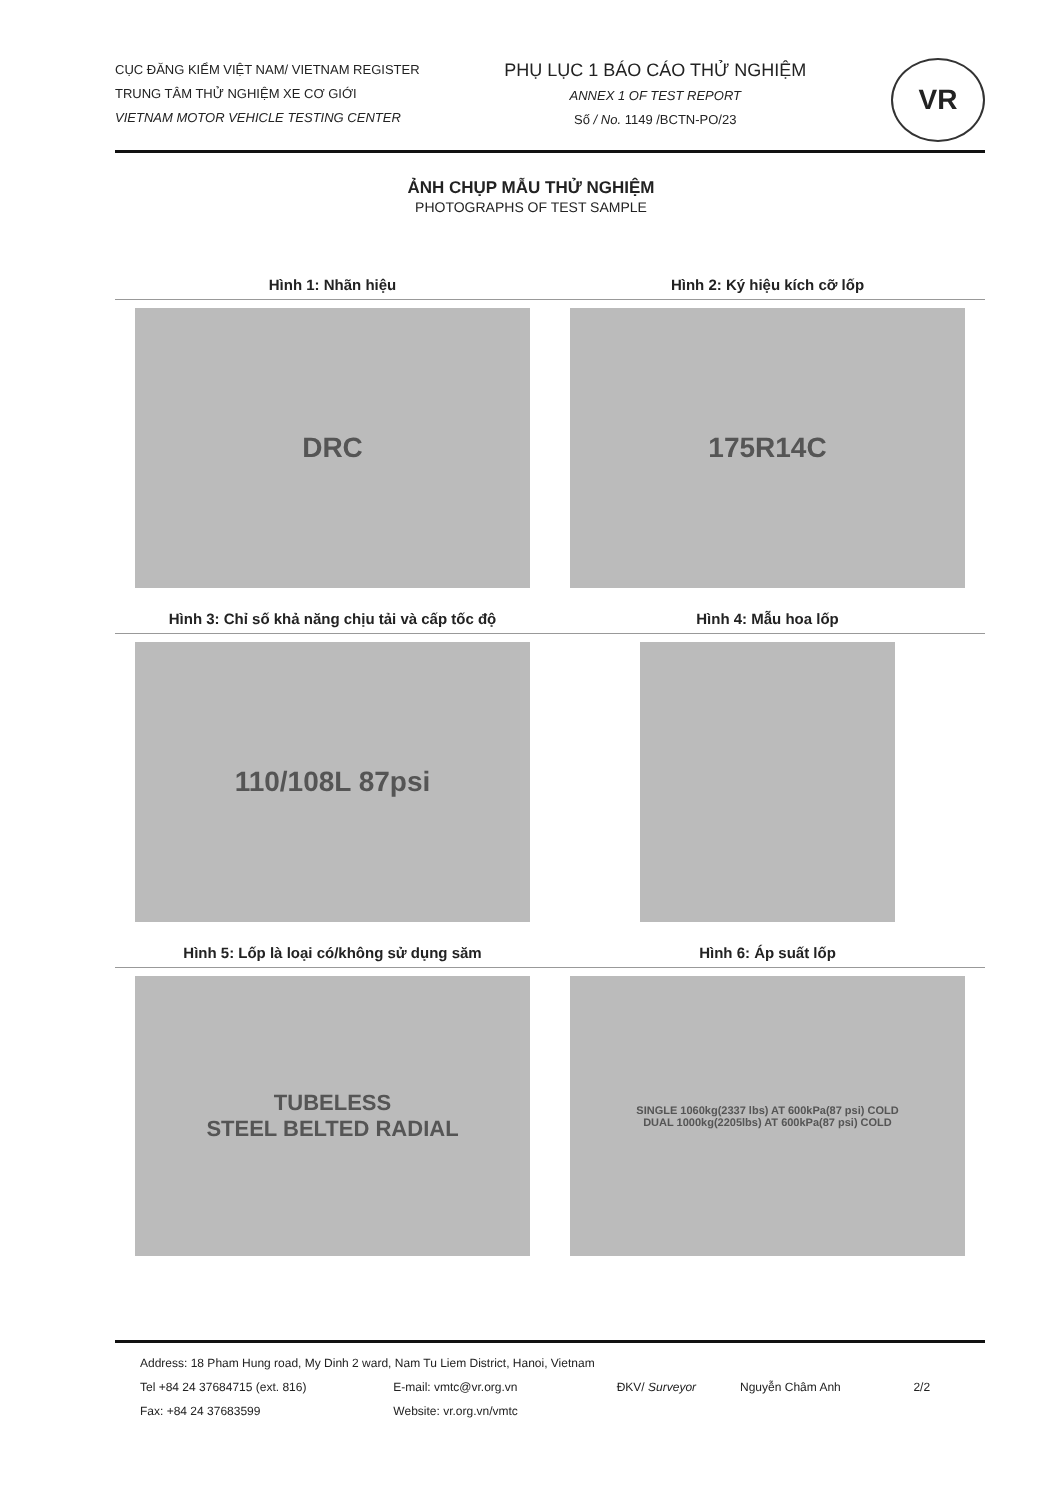CỤC ĐĂNG KIỂM VIỆT NAM/ VIETNAM REGISTER
TRUNG TÂM THỬ NGHIỆM XE CƠ GIỚI
VIETNAM MOTOR VEHICLE TESTING CENTER
PHỤ LỤC 1 BÁO CÁO THỬ NGHIỆM
ANNEX 1 OF TEST REPORT
Số / No. 1149 /BCTN-PO/23
VR
ẢNH CHỤP MẪU THỬ NGHIỆM
PHOTOGRAPHS OF TEST SAMPLE
Hình 1: Nhãn hiệu
DRC
Hình 2: Ký hiệu kích cỡ lốp
175R14C
Hình 3: Chỉ số khả năng chịu tải và cấp tốc độ
110/108L 87psi
Hình 4: Mẫu hoa lốp
Hình 5: Lốp là loại có/không sử dụng săm
TUBELESS
STEEL BELTED RADIAL
Hình 6: Áp suất lốp
SINGLE 1060kg(2337 lbs) AT 600kPa(87 psi) COLD
DUAL 1000kg(2205lbs) AT 600kPa(87 psi) COLD
Address: 18 Pham Hung road, My Dinh 2 ward, Nam Tu Liem District, Hanoi, Vietnam
Tel +84 24 37684715 (ext. 816) E-mail: vmtc@vr.org.vn ĐKV/ Surveyor Nguyễn Châm Anh 2/2
Fax: +84 24 37683599 Website: vr.org.vn/vmtc